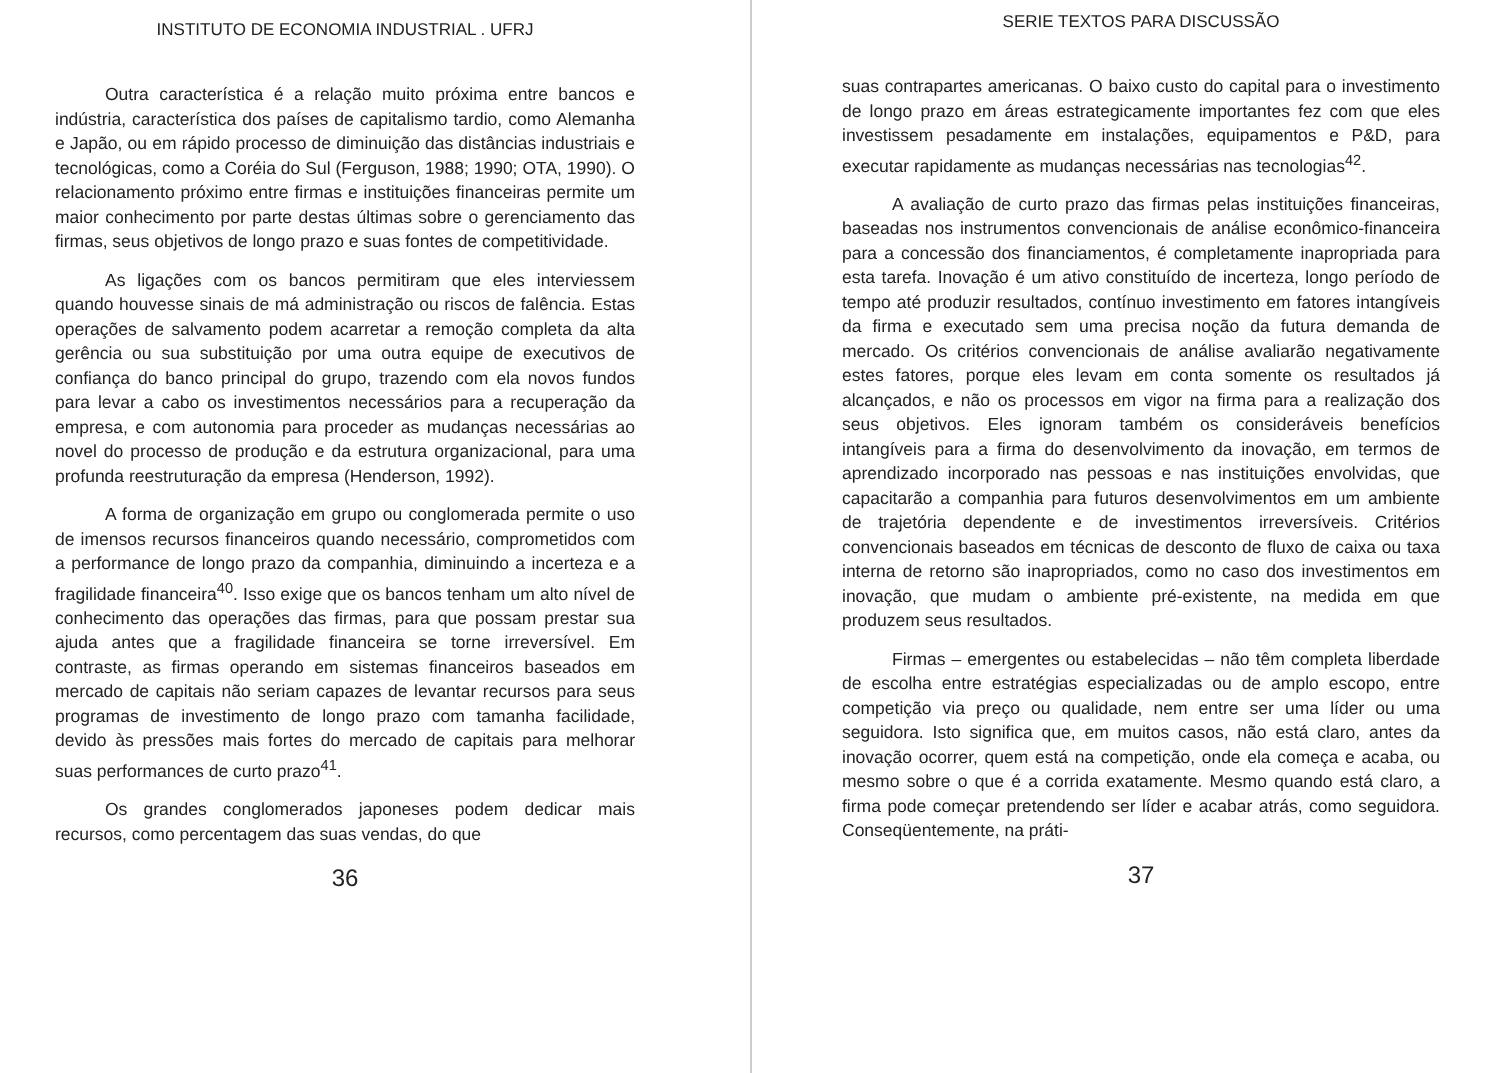INSTITUTO DE ECONOMIA INDUSTRIAL . UFRJ
Outra característica é a relação muito próxima entre bancos e indústria, característica dos países de capitalismo tardio, como Alemanha e Japão, ou em rápido processo de diminuição das distâncias industriais e tecnológicas, como a Coréia do Sul (Ferguson, 1988; 1990; OTA, 1990). O relacionamento próximo entre firmas e instituições financeiras permite um maior conhecimento por parte destas últimas sobre o gerenciamento das firmas, seus objetivos de longo prazo e suas fontes de competitividade.
As ligações com os bancos permitiram que eles interviessem quando houvesse sinais de má administração ou riscos de falência. Estas operações de salvamento podem acarretar a remoção completa da alta gerência ou sua substituição por uma outra equipe de executivos de confiança do banco principal do grupo, trazendo com ela novos fundos para levar a cabo os investimentos necessários para a recuperação da empresa, e com autonomia para proceder as mudanças necessárias ao novel do processo de produção e da estrutura organizacional, para uma profunda reestruturação da empresa (Henderson, 1992).
A forma de organização em grupo ou conglomerada permite o uso de imensos recursos financeiros quando necessário, comprometidos com a performance de longo prazo da companhia, diminuindo a incerteza e a fragilidade financeira<sup>40</sup>. Isso exige que os bancos tenham um alto nível de conhecimento das operações das firmas, para que possam prestar sua ajuda antes que a fragilidade financeira se torne irreversível. Em contraste, as firmas operando em sistemas financeiros baseados em mercado de capitais não seriam capazes de levantar recursos para seus programas de investimento de longo prazo com tamanha facilidade, devido às pressões mais fortes do mercado de capitais para melhorar suas performances de curto prazo<sup>41</sup>.
Os grandes conglomerados japoneses podem dedicar mais recursos, como percentagem das suas vendas, do que
36
SERIE TEXTOS PARA DISCUSSÃO
suas contrapartes americanas. O baixo custo do capital para o investimento de longo prazo em áreas estrategicamente importantes fez com que eles investissem pesadamente em instalações, equipamentos e P&D, para executar rapidamente as mudanças necessárias nas tecnologias<sup>42</sup>.
A avaliação de curto prazo das firmas pelas instituições financeiras, baseadas nos instrumentos convencionais de análise econômico-financeira para a concessão dos financiamentos, é completamente inapropriada para esta tarefa. Inovação é um ativo constituído de incerteza, longo período de tempo até produzir resultados, contínuo investimento em fatores intangíveis da firma e executado sem uma precisa noção da futura demanda de mercado. Os critérios convencionais de análise avaliarão negativamente estes fatores, porque eles levam em conta somente os resultados já alcançados, e não os processos em vigor na firma para a realização dos seus objetivos. Eles ignoram também os consideráveis benefícios intangíveis para a firma do desenvolvimento da inovação, em termos de aprendizado incorporado nas pessoas e nas instituições envolvidas, que capacitarão a companhia para futuros desenvolvimentos em um ambiente de trajetória dependente e de investimentos irreversíveis. Critérios convencionais baseados em técnicas de desconto de fluxo de caixa ou taxa interna de retorno são inapropriados, como no caso dos investimentos em inovação, que mudam o ambiente pré-existente, na medida em que produzem seus resultados.
Firmas – emergentes ou estabelecidas – não têm completa liberdade de escolha entre estratégias especializadas ou de amplo escopo, entre competição via preço ou qualidade, nem entre ser uma líder ou uma seguidora. Isto significa que, em muitos casos, não está claro, antes da inovação ocorrer, quem está na competição, onde ela começa e acaba, ou mesmo sobre o que é a corrida exatamente. Mesmo quando está claro, a firma pode começar pretendendo ser líder e acabar atrás, como seguidora. Conseqüentemente, na práti-
37